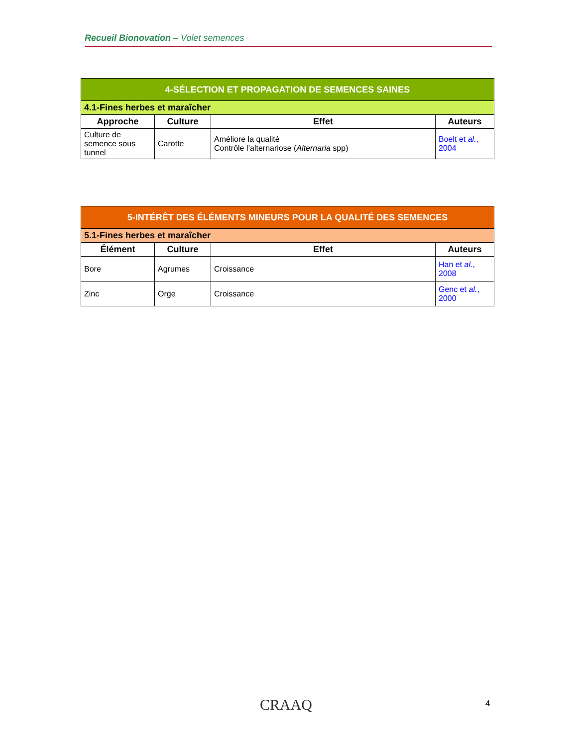Recueil Bionovation – Volet semences
| 4-SÉLECTION ET PROPAGATION DE SEMENCES SAINES | | | |
| --- | --- | --- | --- |
| 4.1-Fines herbes et maraîcher | | | |
| Approche | Culture | Effet | Auteurs |
| Culture de semence sous tunnel | Carotte | Améliore la qualité Contrôle l’alternariose ( Alternaria spp) | Boelt et al. , 2004 |
| 5-INTÉRÊT DES ÉLÉMENTS MINEURS POUR LA QUALITÉ DES SEMENCES | | | |
| --- | --- | --- | --- |
| 5.1-Fines herbes et maraîcher | | | |
| Élément | Culture | Effet | Auteurs |
| Bore | Agrumes | Croissance | Han et al. , 2008 |
| Zinc | Orge | Croissance | Genc et al. , 2000 |
CRAAQ 4